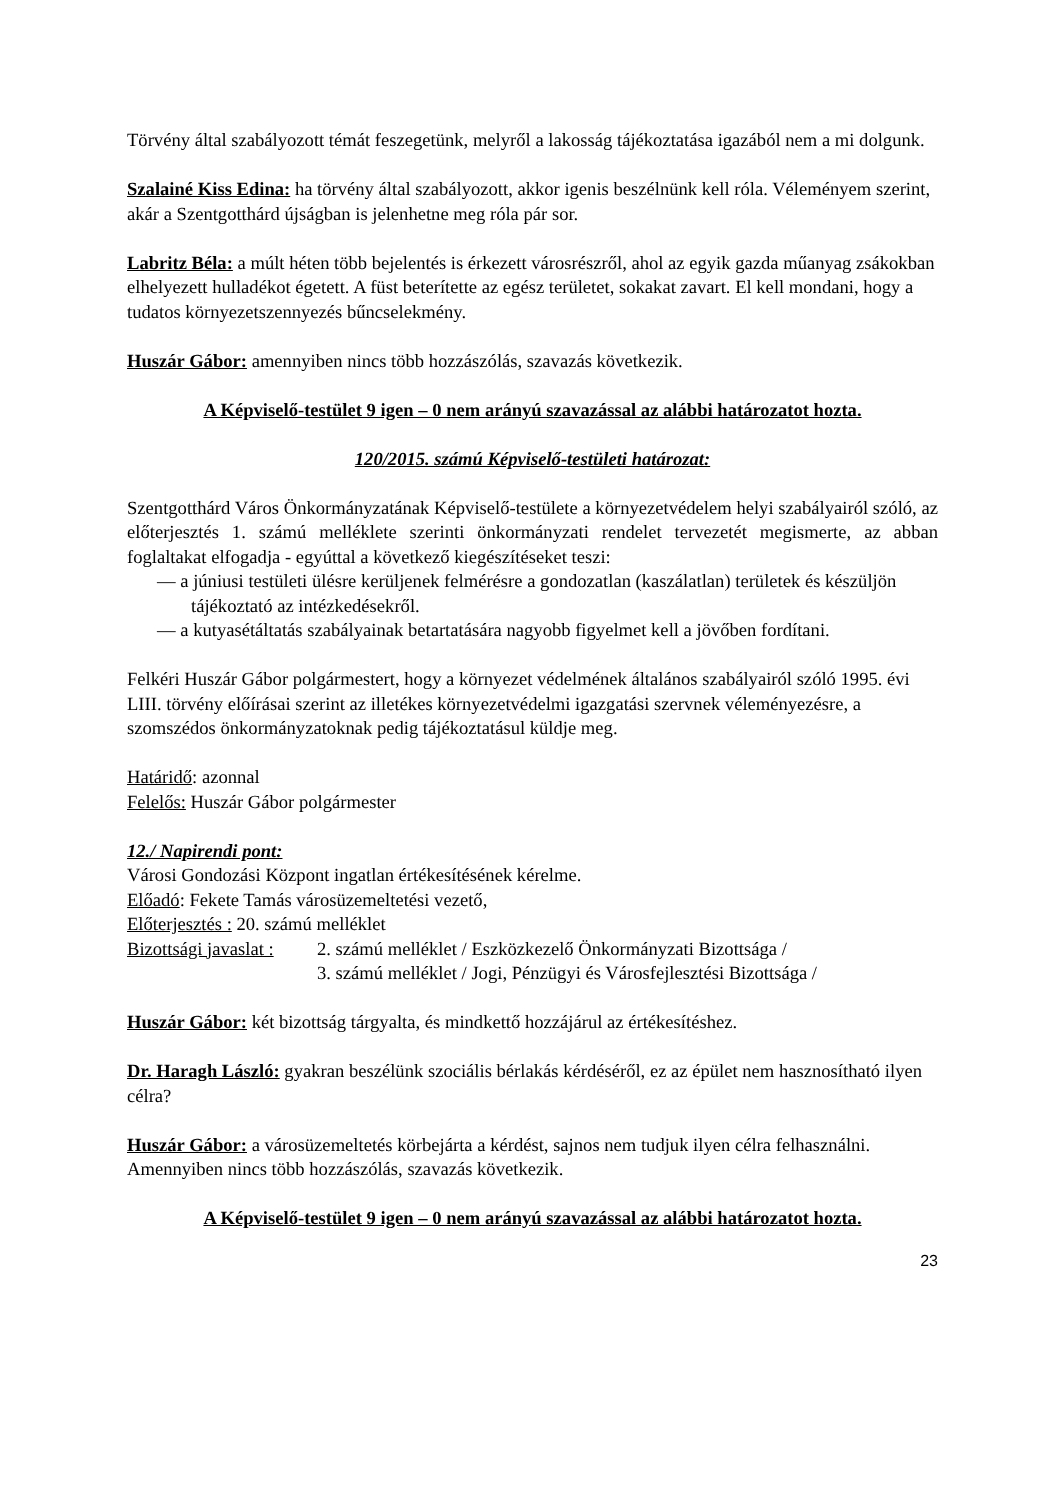Törvény által szabályozott témát feszegetünk, melyről a lakosság tájékoztatása igazából nem a mi dolgunk.
Szalainé Kiss Edina: ha törvény által szabályozott, akkor igenis beszélnünk kell róla. Véleményem szerint, akár a Szentgotthárd újságban is jelenhetne meg róla pár sor.
Labritz Béla: a múlt héten több bejelentés is érkezett városrészről, ahol az egyik gazda műanyag zsákokban elhelyezett hulladékot égetett. A füst beterítette az egész területet, sokakat zavart. El kell mondani, hogy a tudatos környezetszennyezés bűncselekmény.
Huszár Gábor: amennyiben nincs több hozzászólás, szavazás következik.
A Képviselő-testület 9 igen – 0 nem arányú szavazással az alábbi határozatot hozta.
120/2015. számú Képviselő-testületi határozat:
Szentgotthárd Város Önkormányzatának Képviselő-testülete a környezetvédelem helyi szabályairól szóló, az előterjesztés 1. számú melléklete szerinti önkormányzati rendelet tervezetét megismerte, az abban foglaltakat elfogadja - egyúttal a következő kiegészítéseket teszi:
— a júniusi testületi ülésre kerüljenek felmérésre a gondozatlan (kaszálatlan) területek és készüljön tájékoztató az intézkedésekről.
— a kutyasétáltatás szabályainak betartatására nagyobb figyelmet kell a jövőben fordítani.
Felkéri Huszár Gábor polgármestert, hogy a környezet védelmének általános szabályairól szóló 1995. évi LIII. törvény előírásai szerint az illetékes környezetvédelmi igazgatási szervnek véleményezésre, a szomszédos önkormányzatoknak pedig tájékoztatásul küldje meg.
Határidő: azonnal
Felelős: Huszár Gábor polgármester
12./ Napirendi pont:
Városi Gondozási Központ ingatlan értékesítésének kérelme.
Előadó: Fekete Tamás városüzemeltetési vezető,
Előterjesztés : 20. számú melléklet
Bizottsági javaslat : 2. számú melléklet / Eszközkezelő Önkormányzati Bizottsága /
3. számú melléklet / Jogi, Pénzügyi és Városfejlesztési Bizottsága /
Huszár Gábor: két bizottság tárgyalta, és mindkettő hozzájárul az értékesítéshez.
Dr. Haragh László: gyakran beszélünk szociális bérlakás kérdéséről, ez az épület nem hasznosítható ilyen célra?
Huszár Gábor: a városüzemeltetés körbejárta a kérdést, sajnos nem tudjuk ilyen célra felhasználni.
Amennyiben nincs több hozzászólás, szavazás következik.
A Képviselő-testület 9 igen – 0 nem arányú szavazással az alábbi határozatot hozta.
23